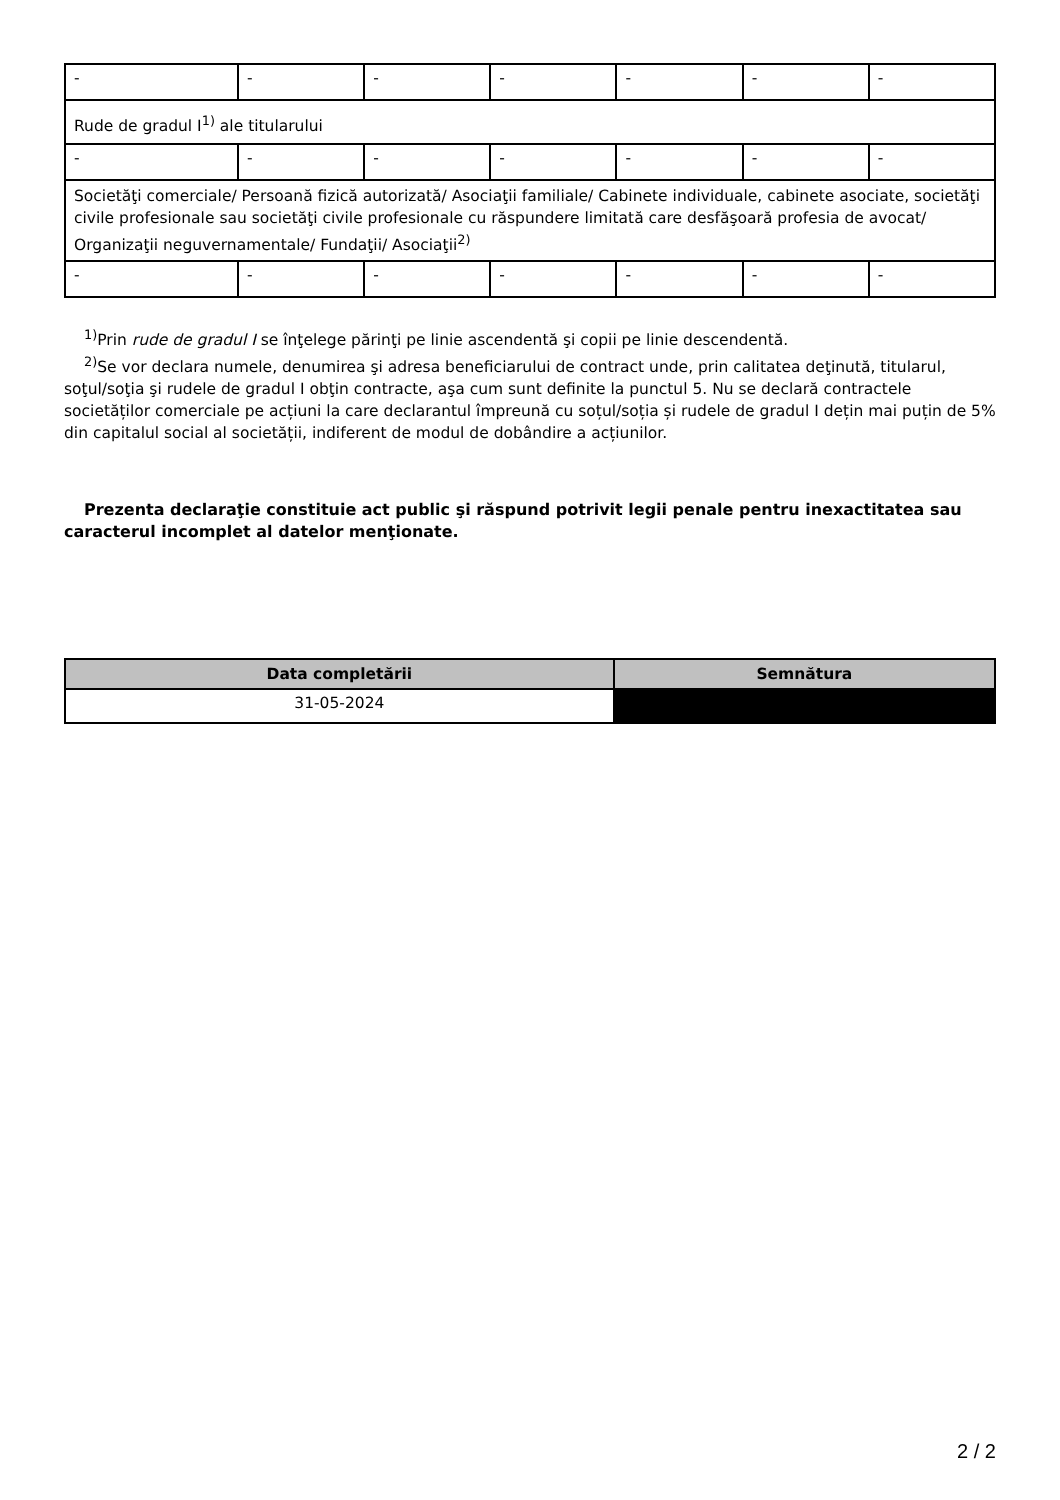| - | - | - | - | - | - | - |
| Rude de gradul I<sup>1)</sup> ale titularului | | | | | | |
| - | - | - | - | - | - | - |
| Societăţi comerciale/ Persoană fizică autorizată/ Asociaţii familiale/ Cabinete individuale, cabinete asociate, societăţi civile profesionale sau societăţi civile profesionale cu răspundere limitată care desfăşoară profesia de avocat/ Organizaţii neguvernamentale/ Fundaţii/ Asociaţii<sup>2)</sup> | | | | | | |
| - | - | - | - | - | - | - |
<sup>1)</sup> Prin rude de gradul I se înţelege părinţi pe linie ascendentă şi copii pe linie descendentă.
<sup>2)</sup> Se vor declara numele, denumirea şi adresa beneficiarului de contract unde, prin calitatea deţinută, titularul, soţul/soţia şi rudele de gradul I obţin contracte, aşa cum sunt definite la punctul 5. Nu se declară contractele societăților comerciale pe acțiuni la care declarantul împreună cu soțul/soția și rudele de gradul I dețin mai puțin de 5% din capitalul social al societății, indiferent de modul de dobândire a acțiunilor.
Prezenta declaraţie constituie act public şi răspund potrivit legii penale pentru inexactitatea sau caracterul incomplet al datelor menţionate.
| Data completării | Semnătura |
| --- | --- |
| 31-05-2024 | |
2 / 2